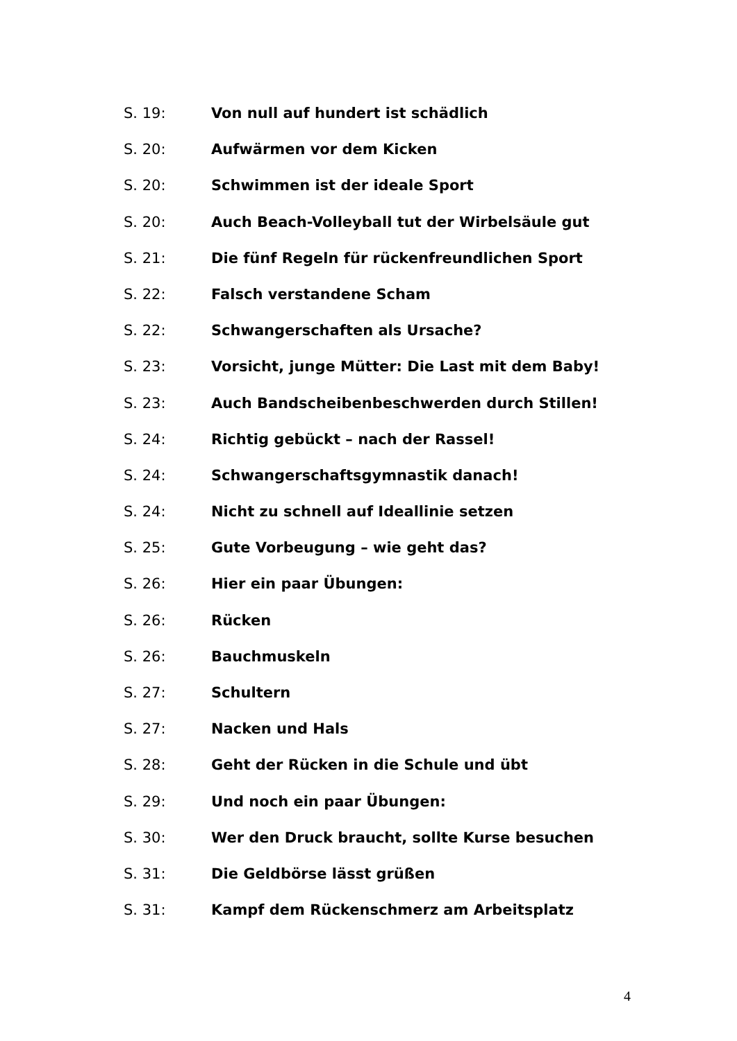S. 19: Von null auf hundert ist schädlich
S. 20: Aufwärmen vor dem Kicken
S. 20: Schwimmen ist der ideale Sport
S. 20: Auch Beach-Volleyball tut der Wirbelsäule gut
S. 21: Die fünf Regeln für rückenfreundlichen Sport
S. 22: Falsch verstandene Scham
S. 22: Schwangerschaften als Ursache?
S. 23: Vorsicht, junge Mütter: Die Last mit dem Baby!
S. 23: Auch Bandscheibenbeschwerden durch Stillen!
S. 24: Richtig gebückt – nach der Rassel!
S. 24: Schwangerschaftsgymnastik danach!
S. 24: Nicht zu schnell auf Ideallinie setzen
S. 25: Gute Vorbeugung – wie geht das?
S. 26: Hier ein paar Übungen:
S. 26: Rücken
S. 26: Bauchmuskeln
S. 27: Schultern
S. 27: Nacken und Hals
S. 28: Geht der Rücken in die Schule und übt
S. 29: Und noch ein paar Übungen:
S. 30: Wer den Druck braucht, sollte Kurse besuchen
S. 31: Die Geldbörse lässt grüßen
S. 31: Kampf dem Rückenschmerz am Arbeitsplatz
4